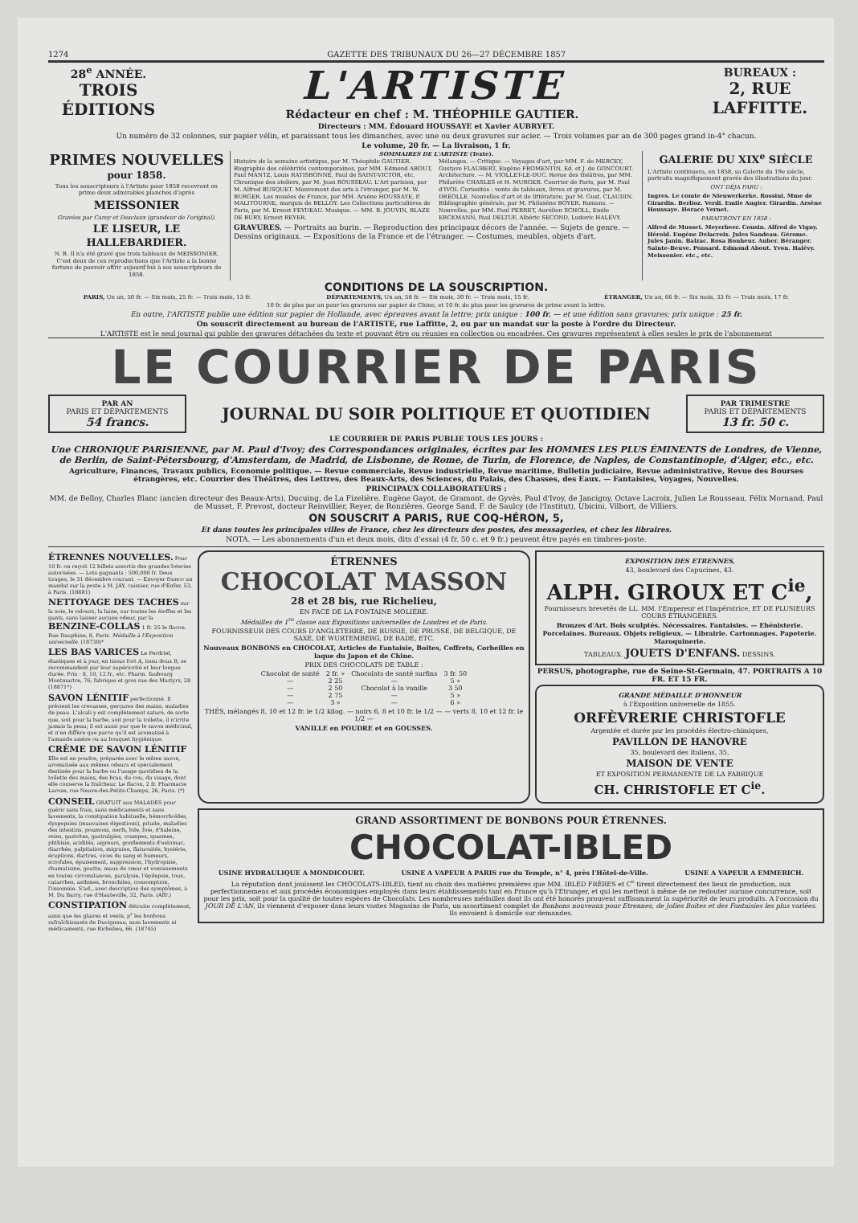1274 GAZETTE DES TRIBUNAUX DU 26—27 DÉCEMBRE 1857
28<sup>e</sup> ANNÉE.
TROIS ÉDITIONS
L'ARTISTE
Rédacteur en chef : M. THÉOPHILE GAUTIER.
BUREAUX :
2, RUE LAFFITTE.
Directeurs : MM. Édouard HOUSSAYE et Xavier AUBRYET.
Un numéro de 32 colonnes, sur papier vélin, et paraissant tous les dimanches, avec une ou deux gravures sur acier. — Trois volumes par an de 300 pages grand in-4° chacun.
Le volume, 20 fr. — La livraison, 1 fr.
PRIMES NOUVELLES
pour 1858.
Tous les souscripteurs à l'Artiste pour 1858 recevront en prime deux admirables planches d'après
MEISSONIER
Gravées par Carey et Desclaux (grandeur de l'original).
LE LISEUR, LE HALLEBARDIER.
N. B. Il n'a été gravé que trois tableaux de MEISSONIER. C'est deux de ces reproductions que l'Artiste a la bonne fortune de pouvoir offrir aujourd'hui à ses souscripteurs de 1858.
SOMMAIRES DE L'ARTISTE (Texte).
Histoire de la semaine artistique, par M. Théophile GAUTIER. Biographie des célébrités contemporaines, par MM. Edmond ABOUT, Paul MANTZ, Louis RATISBONNE, Paul de SAINT-VICTOR, etc. Chronique des ateliers, par M. Jean ROUSSEAU. L'Art parisien, par M. Alfred BUSQUET. Mouvement des arts à l'étranger, par M. W. BURGER. Les musées de France, par MM. Arsène HOUSSAYE, P. MALITOURNE, marquis de BELLOY. Les Collections particulières de Paris, par M. Ernest FEYDEAU. Musique. — MM. B. JOUVIN, BLAZE DE BURY, Ernest REYER.
Mélanges. — Critique. — Voyages d'art, par MM. F. de MERCEY, Gustave FLAUBERT, Eugène FROMENTIN, Ed. et J. de GONCOURT. Architecture. — M. VIOLLET-LE-DUC. Revue des théâtres, par MM. Philarète CHASLES et H. MURGER. Courrier de Paris, par M. Paul d'IVOI. Curiosités : vente de tableaux, livres et gravures, par M. DRÉOLLE. Nouvelles d'art et de littérature, par M. Gust. CLAUDIN. Bibliographie générale, par M. Philoxène BOYER. Romans. — Nouvelles, par MM. Paul PERRET, Aurélien SCHOLL, Emile ERCKMANN, Paul DELTUF, Albéric SECOND, Ludovic HALÉVY.
GRAVURES. — Portraits au burin. — Reproduction des principaux décors de l'année. — Sujets de genre. — Dessins originaux. — Expositions de la France et de l'étranger. — Costumes, meubles, objets d'art.
GALERIE DU XIX<sup>e</sup> SIÈCLE
L'Artiste continuera, en 1858, sa Galerie du 19e siècle, portraits magnifiquement gravés des illustrations du jour.
ONT DÉJA PARU :
Ingres. Le comte de Nieuwerkerke. Rossini. Mme de Girardin. Berlioz. Verdi. Emile Augier. Girardin. Arsène Houssaye. Horace Vernet.
PARAITRONT EN 1858 :
Alfred de Musset. Meyerbeer. Cousin. Alfred de Vigny. Hérold. Eugène Delacroix. Jules Sandeau. Gérome. Jules Janin. Balzac. Rosa Bonheur. Auber. Béranger. Sainte-Beuve. Ponsard. Edmond About. Yvon. Halévy. Meissonier. etc., etc.
CONDITIONS DE LA SOUSCRIPTION.
PARIS, Un an, 50 fr. — Six mois, 25 fr. — Trois mois, 13 fr. DÉPARTEMENTS, Un an, 58 fr. — Six mois, 30 fr. — Trois mois, 15 fr. ÉTRANGER, Un an, 66 fr. — Six mois, 33 fr. — Trois mois, 17 fr.
10 fr. de plus par an pour les gravures sur papier de Chine, et 10 fr. de plus pour les gravures de prime avant la lettre.
En outre, l'ARTISTE publie une édition sur papier de Hollande, avec épreuves avant la lettre; prix unique : 100 fr. — et une édition sans gravures; prix unique : 25 fr.
On souscrit directement au bureau de l'ARTISTE, rue Laffitte, 2, ou par un mandat sur la poste à l'ordre du Directeur.
L'ARTISTE est le seul journal qui publie des gravures détachées du texte et pouvant être ou réunies en collection ou encadrées. Ces gravures représentent à elles seules le prix de l'abonnement
LE COURRIER DE PARIS
PAR AN
PARIS ET DÉPARTEMENTS
54 francs.
JOURNAL DU SOIR POLITIQUE ET QUOTIDIEN
PAR TRIMESTRE
PARIS ET DÉPARTEMENTS
13 fr. 50 c.
LE COURRIER DE PARIS PUBLIE TOUS LES JOURS :
Une CHRONIQUE PARISIENNE, par M. Paul d'Ivoy; des Correspondances originales, écrites par les HOMMES LES PLUS ÉMINENTS de Londres, de Vienne, de Berlin, de Saint-Pétersbourg, d'Amsterdam, de Madrid, de Lisbonne, de Rome, de Turin, de Florence, de Naples, de Constantinople, d'Alger, etc., etc.
Agriculture, Finances, Travaux publics, Economie politique. — Revue commerciale, Revue industrielle, Revue maritime, Bulletin judiciaire, Revue administrative, Revue des Bourses étrangères, etc. Courrier des Théâtres, des Lettres, des Beaux-Arts, des Sciences, du Palais, des Chasses, des Eaux. — Fantaisies, Voyages, Nouvelles.
PRINCIPAUX COLLABORATEURS :
MM. de Belloy, Charles Blanc (ancien directeur des Beaux-Arts), Ducuing, de La Fizelière, Eugène Gayot, de Gramont, de Gyvès, Paul d'Ivoy, de Jancigny, Octave Lacroix, Julien Le Rousseau, Félix Mornand, Paul de Musset, F. Prevost, docteur Reinvillier, Reyer, de Ronzières, George Sand, F. de Saulcy (de l'Institut), Ubicini, Vilbort, de Villiers.
ON SOUSCRIT A PARIS, RUE COQ-HÉRON, 5,
Et dans toutes les principales villes de France, chez les directeurs des postes, des messageries, et chez les libraires.
NOTA. — Les abonnements d'un et deux mois, dits d'essai (4 fr. 50 c. et 9 fr.) peuvent être payés en timbres-poste.
ÉTRENNES NOUVELLES. Pour 10 fr. on reçoit 12 billets assortis des grandes loteries autorisées. — Lots gagnants : 500,000 fr. Deux tirages, le 31 décembre courant. — Envoyer franco un mandat sur la poste à M. JAY, caissier, rue d'Enfer, 53, à Paris. (18881)
NETTOYAGE DES TACHES sur la soie, le velours, la laine, sur toutes les étoffes et les gants, sans laisser aucune odeur, par la BENZINE-COLLAS 1 fr. 25 le flacon. Rue Dauphine, 8, Paris. Médaille à l'Exposition universelle. (18730)*
LES BAS VARICES Le Perdriel, élastiques et à jour, en tissus fort A, tissu doux B, se recommandent par leur supériorité et leur longue durée. Prix : 8, 10, 12 fr., etc. Pharm. faubourg Montmartre, 76; fabrique et gros rue des Martyrs, 28 (18871*)
SAVON LÉNITIF perfectionné. Il prévient les crevasses, gerçures des mains, maladies de peau. L'alcali y est complètement saturé, de sorte que, soit pour la barbe, soit pour la toilette, il n'irrite jamais la peau; il est aussi pur que le savon médicinal, et n'en diffère que parce qu'il est aromatisé à l'amande amère ou au bouquet hygiénique.
CRÈME DE SAVON LÉNITIF Elle est en poudre, préparée avec le même savon, aromatisée aux mêmes odeurs et spécialement destinée pour la barbe ou l'usage quotidien de la toilette des mains, des bras, du cou, du visage, dont elle conserve la fraîcheur. Le flacon, 2 fr. Pharmacie Laroze, rue Neuve-des-Petits-Champs, 26, Paris. (*)
CONSEIL GRATUIT aux MALADES pour guérir sans frais, sans médicaments et sans lavements, la constipation habituelle, hémorrhoïdes, dyspepsies (mauvaises digestions), pituite, maladies des intestins, poumons, nerfs, bile, foie, d'haleine, reins, gastrites, gastralgies, crampes, spasmes, phthisie, acidités, aigreurs, gonflements d'estomac, diarrhée, palpitation, migraine, flatuosités, hystérie, éruptions, dartres, vices du sang et humeurs, scrofules, épuisement, suppression, l'hydropisie, rhumatisme, goutte, maux de cœur et vomissements en toutes circonstances, paralysie, l'épilepsie, toux, catarrhes, asthmes, bronchites, consomption, l'insomnie. S'ad., avec description des symptômes, à M. Du Barry, rue d'Hauteville, 32, Paris. (Affr.)
CONSTIPATION détruite complètement, ainsi que les glaires et vents, p<sup>r</sup> les bonbons rafraîchissants de Duvigneau, sans lavements ni médicaments, rue Richelieu, 66. (18745)
ÉTRENNES
CHOCOLAT MASSON
28 et 28 bis, rue Richelieu,
EN FACE DE LA FONTAINE MOLIÈRE.
Médailles de 1<sup>re</sup> classe aux Expositions universelles de Londres et de Paris.
FOURNISSEUR DES COURS D'ANGLETERRE, DE RUSSIE, DE PRUSSE, DE BELGIQUE, DE SAXE, DE WURTEMBERG, DE BADE, ETC.
Nouveaux BONBONS en CHOCOLAT, Articles de Fantaisie, Boites, Coffrets, Corbeilles en laque du Japon et de Chine.
PRIX DES CHOCOLATS DE TABLE :
| Chocolat de santé | 2 fr. » | Chocolats de santé surfins | 3 fr. 50 |
| — | 2 25 | — | 5 » |
| — | 2 50 | Chocolat à la vanille | 3 50 |
| — | 2 75 | — | 5 » |
| — | 3 » | — | 6 » |
THÉS, mélangés 8, 10 et 12 fr. le 1/2 kilog. — noirs 6, 8 et 10 fr. le 1/2 — — verts 8, 10 et 12 fr. le 1/2 —
VANILLE en POUDRE et en GOUSSES.
EXPOSITION DES ETRENNES,
43, boulevard des Capucines, 43.
ALPH. GIROUX ET C<sup>ie</sup>,
Fournisseurs brevetés de LL. MM. l'Empereur et l'Impératrice, ET DE PLUSIEURS COURS ÉTRANGÈRES.
Bronzes d'Art. Bois sculptés. Nécessaires. Fantaisies. — Ebénisterie. Porcelaines. Bureaux. Objets religieux. — Librairie. Cartonnages. Papeterie. Maroquinerie.
TABLEAUX. JOUETS D'ENFANS. DESSINS.
PERSUS, photographe, rue de Seine-St-Germain, 47. PORTRAITS A 10 FR. ET 15 FR.
GRANDE MÉDAILLE D'HONNEUR
à l'Exposition universelle de 1855.
ORFÈVRERIE CHRISTOFLE
Argentée et dorée par les procédés électro-chimiques,
PAVILLON DE HANOVRE
35, boulevard des Italiens, 35,
MAISON DE VENTE
ET EXPOSITION PERMANENTE DE LA FABRIQUE
CH. CHRISTOFLE ET C<sup>ie</sup>.
GRAND ASSORTIMENT DE BONBONS POUR ÉTRENNES.
CHOCOLAT-IBLED
USINE HYDRAULIQUE A MONDICOURT. USINE A VAPEUR A PARIS rue du Temple, n° 4, près l'Hôtel-de-Ville. USINE A VAPEUR A EMMERICH.
La réputation dont jouissent les CHOCOLATS-IBLED, tient au choix des matières premières que MM. IBLED FRÈRES et C<sup>e</sup> tirent directement des lieux de production, aux perfectionnemens et aux procédés économiques employés dans leurs établissements tant en France qu'à l'Etranger, et qui les mettent à même de ne redouter aucune concurrence, soit pour les prix, soit pour la qualité de toutes espèces de Chocolats. Les nombreuses médailles dont ils ont été honorés prouvent suffisamment la supériorité de leurs produits. A l'occasion du JOUR DE L'AN, ils viennent d'exposer dans leurs vastes Magasins de Paris, un assortiment complet de Bonbons nouveaux pour Etrennes, de Jolies Boites et des Fantaisies les plus variées. Ils envoient à domicile sur demandes.